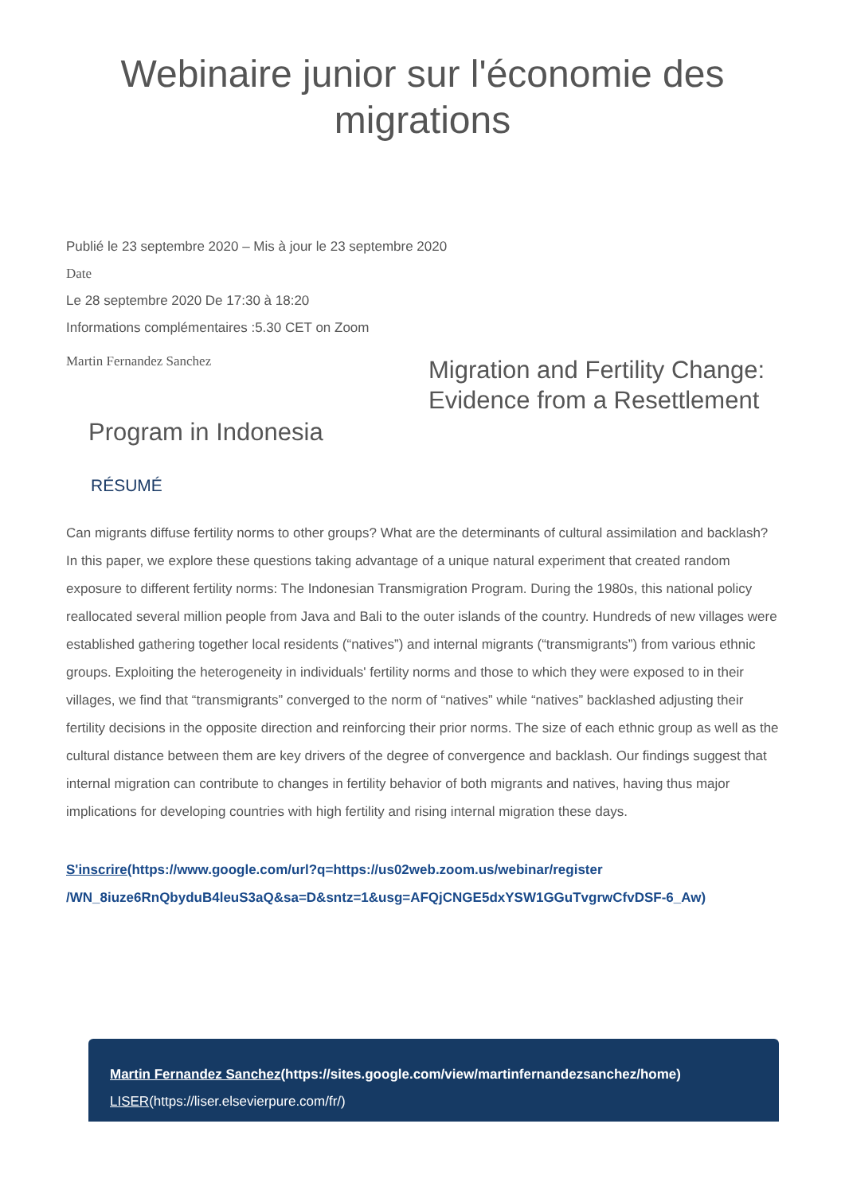Webinaire junior sur l'économie des migrations
Publié le 23 septembre 2020 – Mis à jour le 23 septembre 2020
Date
Le 28 septembre 2020 De 17:30 à 18:20
Informations complémentaires :5.30 CET on Zoom
Martin Fernandez Sanchez
Migration and Fertility Change: Evidence from a Resettlement
Program in Indonesia
RÉSUMÉ
Can migrants diffuse fertility norms to other groups? What are the determinants of cultural assimilation and backlash? In this paper, we explore these questions taking advantage of a unique natural experiment that created random exposure to different fertility norms: The Indonesian Transmigration Program. During the 1980s, this national policy reallocated several million people from Java and Bali to the outer islands of the country. Hundreds of new villages were established gathering together local residents (“natives”) and internal migrants (“transmigrants”) from various ethnic groups. Exploiting the heterogeneity in individuals' fertility norms and those to which they were exposed to in their villages, we find that “transmigrants” converged to the norm of “natives” while “natives” backlashed adjusting their fertility decisions in the opposite direction and reinforcing their prior norms. The size of each ethnic group as well as the cultural distance between them are key drivers of the degree of convergence and backlash. Our findings suggest that internal migration can contribute to changes in fertility behavior of both migrants and natives, having thus major implications for developing countries with high fertility and rising internal migration these days.
S'inscrire(https://www.google.com/url?q=https://us02web.zoom.us/webinar/register /WN_8iuze6RnQbyduB4leuS3aQ&sa=D&sntz=1&usg=AFQjCNGE5dxYSW1GGuTvgrwCfvDSF-6_Aw)
Martin Fernandez Sanchez(https://sites.google.com/view/martinfernandezsanchez/home)
LISER(https://liser.elsevierpure.com/fr/)